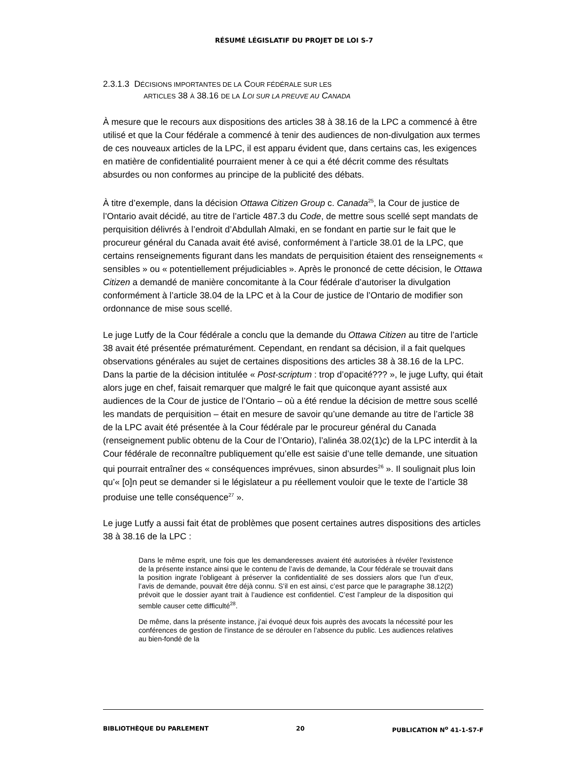RÉSUMÉ LÉGISLATIF DU PROJET DE LOI S-7
2.3.1.3 DÉCISIONS IMPORTANTES DE LA COUR FÉDÉRALE SUR LES
ARTICLES 38 À 38.16 DE LA LOI SUR LA PREUVE AU CANADA
À mesure que le recours aux dispositions des articles 38 à 38.16 de la LPC a commencé à être utilisé et que la Cour fédérale a commencé à tenir des audiences de non-divulgation aux termes de ces nouveaux articles de la LPC, il est apparu évident que, dans certains cas, les exigences en matière de confidentialité pourraient mener à ce qui a été décrit comme des résultats absurdes ou non conformes au principe de la publicité des débats.
À titre d’exemple, dans la décision Ottawa Citizen Group c. Canada<sup>25</sup>, la Cour de justice de l’Ontario avait décidé, au titre de l’article 487.3 du Code, de mettre sous scellé sept mandats de perquisition délivrés à l’endroit d’Abdullah Almaki, en se fondant en partie sur le fait que le procureur général du Canada avait été avisé, conformément à l’article 38.01 de la LPC, que certains renseignements figurant dans les mandats de perquisition étaient des renseignements « sensibles » ou « potentiellement préjudiciables ». Après le prononcé de cette décision, le Ottawa Citizen a demandé de manière concomitante à la Cour fédérale d’autoriser la divulgation conformément à l’article 38.04 de la LPC et à la Cour de justice de l’Ontario de modifier son ordonnance de mise sous scellé.
Le juge Lutfy de la Cour fédérale a conclu que la demande du Ottawa Citizen au titre de l’article 38 avait été présentée prématurément. Cependant, en rendant sa décision, il a fait quelques observations générales au sujet de certaines dispositions des articles 38 à 38.16 de la LPC. Dans la partie de la décision intitulée « Post-scriptum : trop d’opacité??? », le juge Lufty, qui était alors juge en chef, faisait remarquer que malgré le fait que quiconque ayant assisté aux audiences de la Cour de justice de l’Ontario – où a été rendue la décision de mettre sous scellé les mandats de perquisition – était en mesure de savoir qu’une demande au titre de l’article 38 de la LPC avait été présentée à la Cour fédérale par le procureur général du Canada (renseignement public obtenu de la Cour de l’Ontario), l’alinéa 38.02(1)c) de la LPC interdit à la Cour fédérale de reconnaître publiquement qu’elle est saisie d’une telle demande, une situation qui pourrait entraîner des « conséquences imprévues, sinon absurdes<sup>26</sup> ». Il soulignait plus loin qu’« [o]n peut se demander si le législateur a pu réellement vouloir que le texte de l’article 38 produise une telle conséquence<sup>27</sup> ».
Le juge Lutfy a aussi fait état de problèmes que posent certaines autres dispositions des articles 38 à 38.16 de la LPC :
Dans le même esprit, une fois que les demanderesses avaient été autorisées à révéler l’existence de la présente instance ainsi que le contenu de l’avis de demande, la Cour fédérale se trouvait dans la position ingrate l’obligeant à préserver la confidentialité de ses dossiers alors que l’un d’eux, l’avis de demande, pouvait être déjà connu. S’il en est ainsi, c’est parce que le paragraphe 38.12(2) prévoit que le dossier ayant trait à l’audience est confidentiel. C’est l’ampleur de la disposition qui semble causer cette difficulté<sup>28</sup>.
De même, dans la présente instance, j’ai évoqué deux fois auprès des avocats la nécessité pour les conférences de gestion de l’instance de se dérouler en l’absence du public. Les audiences relatives au bien-fondé de la
BIBLIOTHÈQUE DU PARLEMENT 20 PUBLICATION N<sup>o</sup> 41-1-S7-F